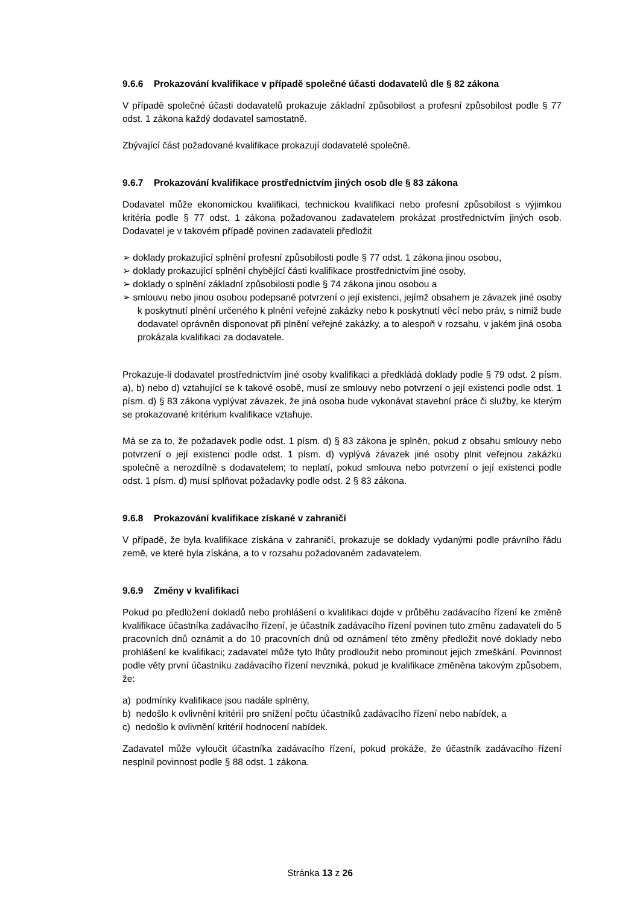9.6.6 Prokazování kvalifikace v případě společné účasti dodavatelů dle § 82 zákona
V případě společné účasti dodavatelů prokazuje základní způsobilost a profesní způsobilost podle § 77 odst. 1 zákona každý dodavatel samostatně.
Zbývající část požadované kvalifikace prokazují dodavatelé společně.
9.6.7 Prokazování kvalifikace prostřednictvím jiných osob dle § 83 zákona
Dodavatel může ekonomickou kvalifikaci, technickou kvalifikaci nebo profesní způsobilost s výjimkou kritéria podle § 77 odst. 1 zákona požadovanou zadavatelem prokázat prostřednictvím jiných osob. Dodavatel je v takovém případě povinen zadavateli předložit
➢ doklady prokazující splnění profesní způsobilosti podle § 77 odst. 1 zákona jinou osobou,
➢ doklady prokazující splnění chybějící části kvalifikace prostřednictvím jiné osoby,
➢ doklady o splnění základní způsobilosti podle § 74 zákona jinou osobou a
➢ smlouvu nebo jinou osobou podepsané potvrzení o její existenci, jejímž obsahem je závazek jiné osoby k poskytnutí plnění určeného k plnění veřejné zakázky nebo k poskytnutí věcí nebo práv, s nimiž bude dodavatel oprávněn disponovat při plnění veřejné zakázky, a to alespoň v rozsahu, v jakém jiná osoba prokázala kvalifikaci za dodavatele.
Prokazuje-li dodavatel prostřednictvím jiné osoby kvalifikaci a předkládá doklady podle § 79 odst. 2 písm. a), b) nebo d) vztahující se k takové osobě, musí ze smlouvy nebo potvrzení o její existenci podle odst. 1 písm. d) § 83 zákona vyplývat závazek, že jiná osoba bude vykonávat stavební práce či služby, ke kterým se prokazované kritérium kvalifikace vztahuje.
Má se za to, že požadavek podle odst. 1 písm. d) § 83 zákona je splněn, pokud z obsahu smlouvy nebo potvrzení o její existenci podle odst. 1 písm. d) vyplývá závazek jiné osoby plnit veřejnou zakázku společně a nerozdílně s dodavatelem; to neplatí, pokud smlouva nebo potvrzení o její existenci podle odst. 1 písm. d) musí splňovat požadavky podle odst. 2 § 83 zákona.
9.6.8 Prokazování kvalifikace získané v zahraničí
V případě, že byla kvalifikace získána v zahraničí, prokazuje se doklady vydanými podle právního řádu země, ve které byla získána, a to v rozsahu požadovaném zadavatelem.
9.6.9 Změny v kvalifikaci
Pokud po předložení dokladů nebo prohlášení o kvalifikaci dojde v průběhu zadávacího řízení ke změně kvalifikace účastníka zadávacího řízení, je účastník zadávacího řízení povinen tuto změnu zadavateli do 5 pracovních dnů oznámit a do 10 pracovních dnů od oznámení této změny předložit nové doklady nebo prohlášení ke kvalifikaci; zadavatel může tyto lhůty prodloužit nebo prominout jejich zmeškání. Povinnost podle věty první účastníku zadávacího řízení nevzniká, pokud je kvalifikace změněna takovým způsobem, že:
a) podmínky kvalifikace jsou nadále splněny,
b) nedošlo k ovlivnění kritérií pro snížení počtu účastníků zadávacího řízení nebo nabídek, a
c) nedošlo k ovlivnění kritérií hodnocení nabídek.
Zadavatel může vyloučit účastníka zadávacího řízení, pokud prokáže, že účastník zadávacího řízení nesplnil povinnost podle § 88 odst. 1 zákona.
Stránka 13 z 26